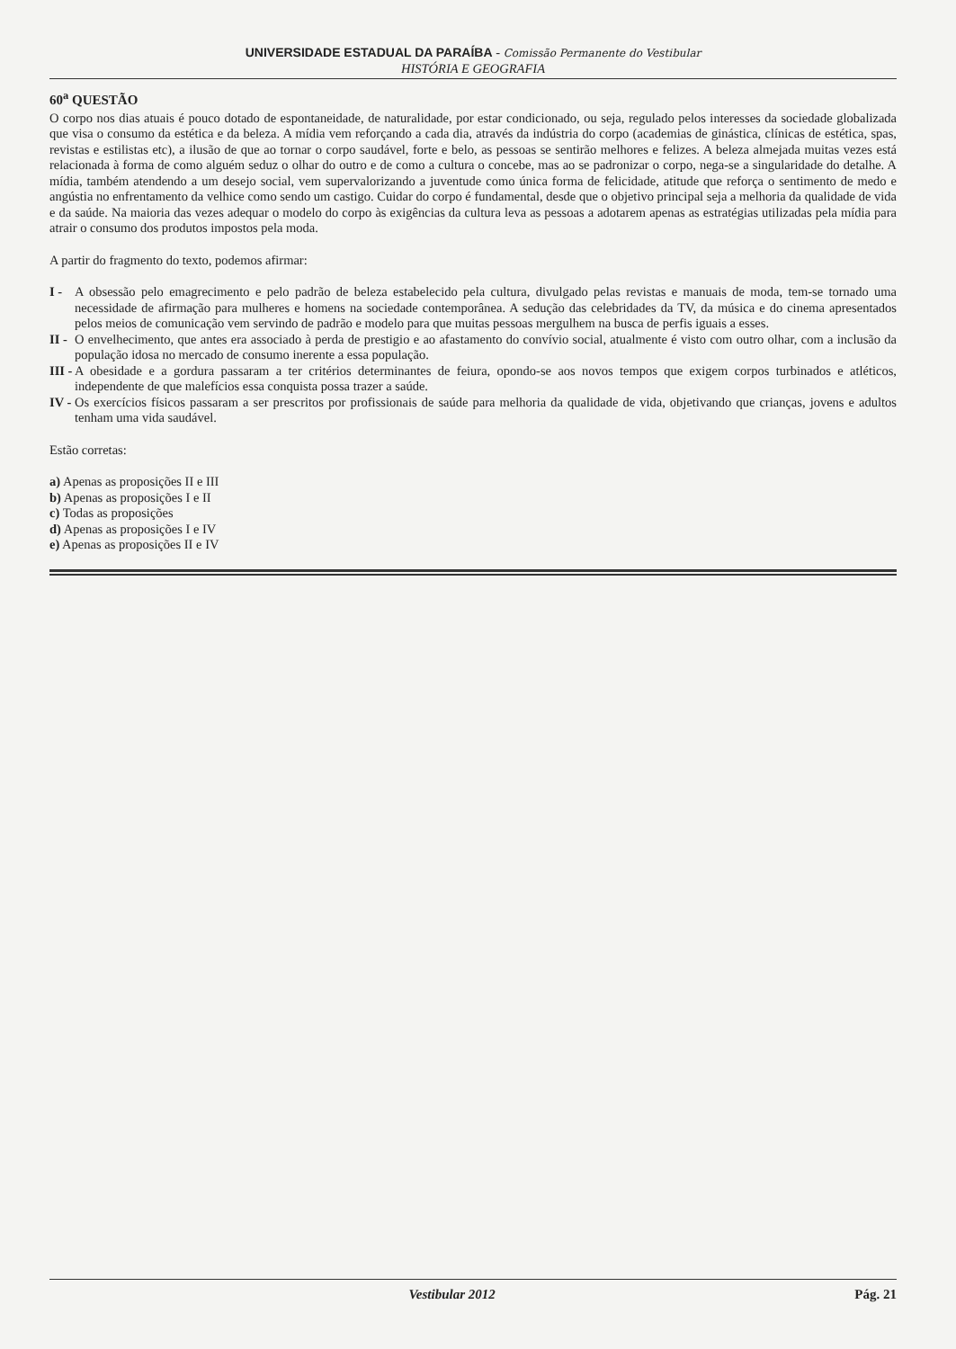UNIVERSIDADE ESTADUAL DA PARAÍBA - Comissão Permanente do Vestibular
HISTÓRIA E GEOGRAFIA
60<sup>a</sup> QUESTÃO
O corpo nos dias atuais é pouco dotado de espontaneidade, de naturalidade, por estar condicionado, ou seja, regulado pelos interesses da sociedade globalizada que visa o consumo da estética e da beleza. A mídia vem reforçando a cada dia, através da indústria do corpo (academias de ginástica, clínicas de estética, spas, revistas e estilistas etc), a ilusão de que ao tornar o corpo saudável, forte e belo, as pessoas se sentirão melhores e felizes. A beleza almejada muitas vezes está relacionada à forma de como alguém seduz o olhar do outro e de como a cultura o concebe, mas ao se padronizar o corpo, nega-se a singularidade do detalhe. A mídia, também atendendo a um desejo social, vem supervalorizando a juventude como única forma de felicidade, atitude que reforça o sentimento de medo e angústia no enfrentamento da velhice como sendo um castigo. Cuidar do corpo é fundamental, desde que o objetivo principal seja a melhoria da qualidade de vida e da saúde. Na maioria das vezes adequar o modelo do corpo às exigências da cultura leva as pessoas a adotarem apenas as estratégias utilizadas pela mídia para atrair o consumo dos produtos impostos pela moda.
A partir do fragmento do texto, podemos afirmar:
I - A obsessão pelo emagrecimento e pelo padrão de beleza estabelecido pela cultura, divulgado pelas revistas e manuais de moda, tem-se tornado uma necessidade de afirmação para mulheres e homens na sociedade contemporânea. A sedução das celebridades da TV, da música e do cinema apresentados pelos meios de comunicação vem servindo de padrão e modelo para que muitas pessoas mergulhem na busca de perfis iguais a esses.
II - O envelhecimento, que antes era associado à perda de prestigio e ao afastamento do convívio social, atualmente é visto com outro olhar, com a inclusão da população idosa no mercado de consumo inerente a essa população.
III - A obesidade e a gordura passaram a ter critérios determinantes de feiura, opondo-se aos novos tempos que exigem corpos turbinados e atléticos, independente de que malefícios essa conquista possa trazer a saúde.
IV - Os exercícios físicos passaram a ser prescritos por profissionais de saúde para melhoria da qualidade de vida, objetivando que crianças, jovens e adultos tenham uma vida saudável.
Estão corretas:
a) Apenas as proposições II e III
b) Apenas as proposições I e II
c) Todas as proposições
d) Apenas as proposições I e IV
e) Apenas as proposições II e IV
Vestibular 2012 Pág. 21